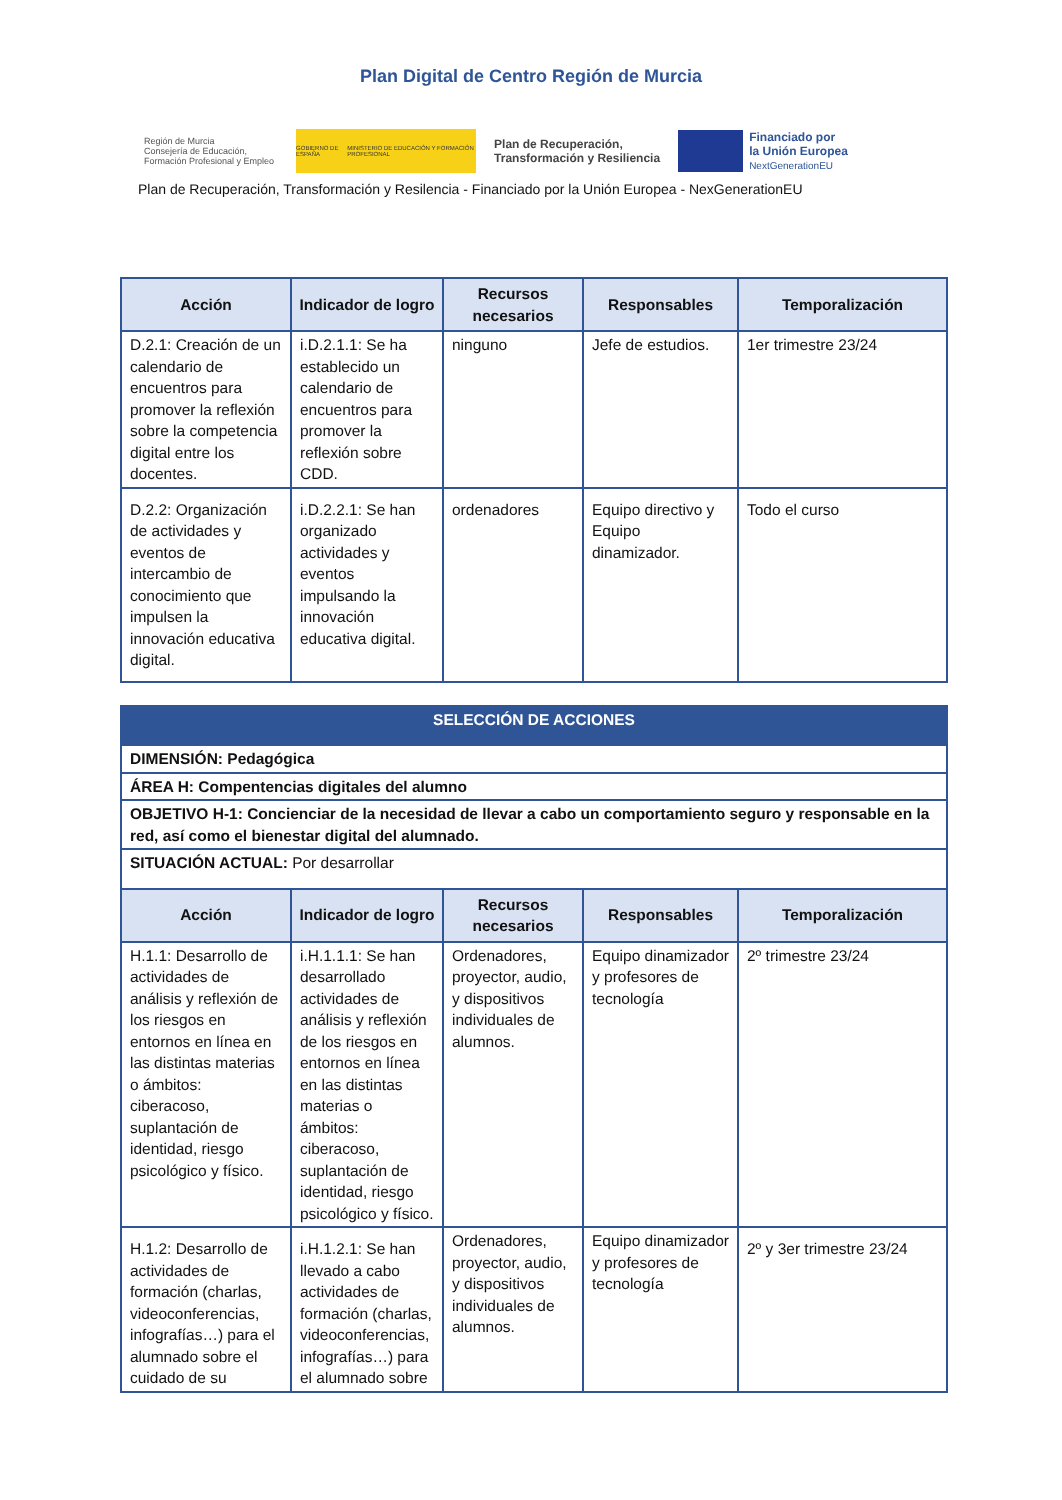Plan Digital de Centro Región de Murcia
Región de Murcia
Consejería de Educación,
Formación Profesional y Empleo
GOBIERNO DE ESPAÑA MINISTERIO DE EDUCACIÓN Y FORMACIÓN PROFESIONAL
Plan de Recuperación,
Transformación y Resiliencia
Financiado por
la Unión Europea
NextGenerationEU
Plan de Recuperación, Transformación y Resilencia - Financiado por la Unión Europea - NexGenerationEU
| Acción | Indicador de logro | Recursos necesarios | Responsables | Temporalización |
| --- | --- | --- | --- | --- |
| D.2.1: Creación de un calendario de encuentros para promover la reflexión sobre la competencia digital entre los docentes. | i.D.2.1.1: Se ha establecido un calendario de encuentros para promover la reflexión sobre CDD. | ninguno | Jefe de estudios. | 1er trimestre 23/24 |
| D.2.2: Organización de actividades y eventos de intercambio de conocimiento que impulsen la innovación educativa digital. | i.D.2.2.1: Se han organizado actividades y eventos impulsando la innovación educativa digital. | ordenadores | Equipo directivo y Equipo dinamizador. | Todo el curso |
| SELECCIÓN DE ACCIONES | | | | |
| DIMENSIÓN: Pedagógica | | | | |
| ÁREA H: Compentencias digitales del alumno | | | | |
| OBJETIVO H-1: Concienciar de la necesidad de llevar a cabo un comportamiento seguro y responsable en la red, así como el bienestar digital del alumnado. | | | | |
| SITUACIÓN ACTUAL: Por desarrollar | | | | |
| Acción | Indicador de logro | Recursos necesarios | Responsables | Temporalización |
| H.1.1: Desarrollo de actividades de análisis y reflexión de los riesgos en entornos en línea en las distintas materias o ámbitos: ciberacoso, suplantación de identidad, riesgo psicológico y físico. | i.H.1.1.1: Se han desarrollado actividades de análisis y reflexión de los riesgos en entornos en línea en las distintas materias o ámbitos: ciberacoso, suplantación de identidad, riesgo psicológico y físico. | Ordenadores, proyector, audio, y dispositivos individuales de alumnos. | Equipo dinamizador y profesores de tecnología | 2º trimestre 23/24 |
| H.1.2: Desarrollo de actividades de formación (charlas, videoconferencias, infografías…) para el alumnado sobre el cuidado de su | i.H.1.2.1: Se han llevado a cabo actividades de formación (charlas, videoconferencias, infografías…) para el alumnado sobre | Ordenadores, proyector, audio, y dispositivos individuales de alumnos. | Equipo dinamizador y profesores de tecnología | 2º y 3er trimestre 23/24 |